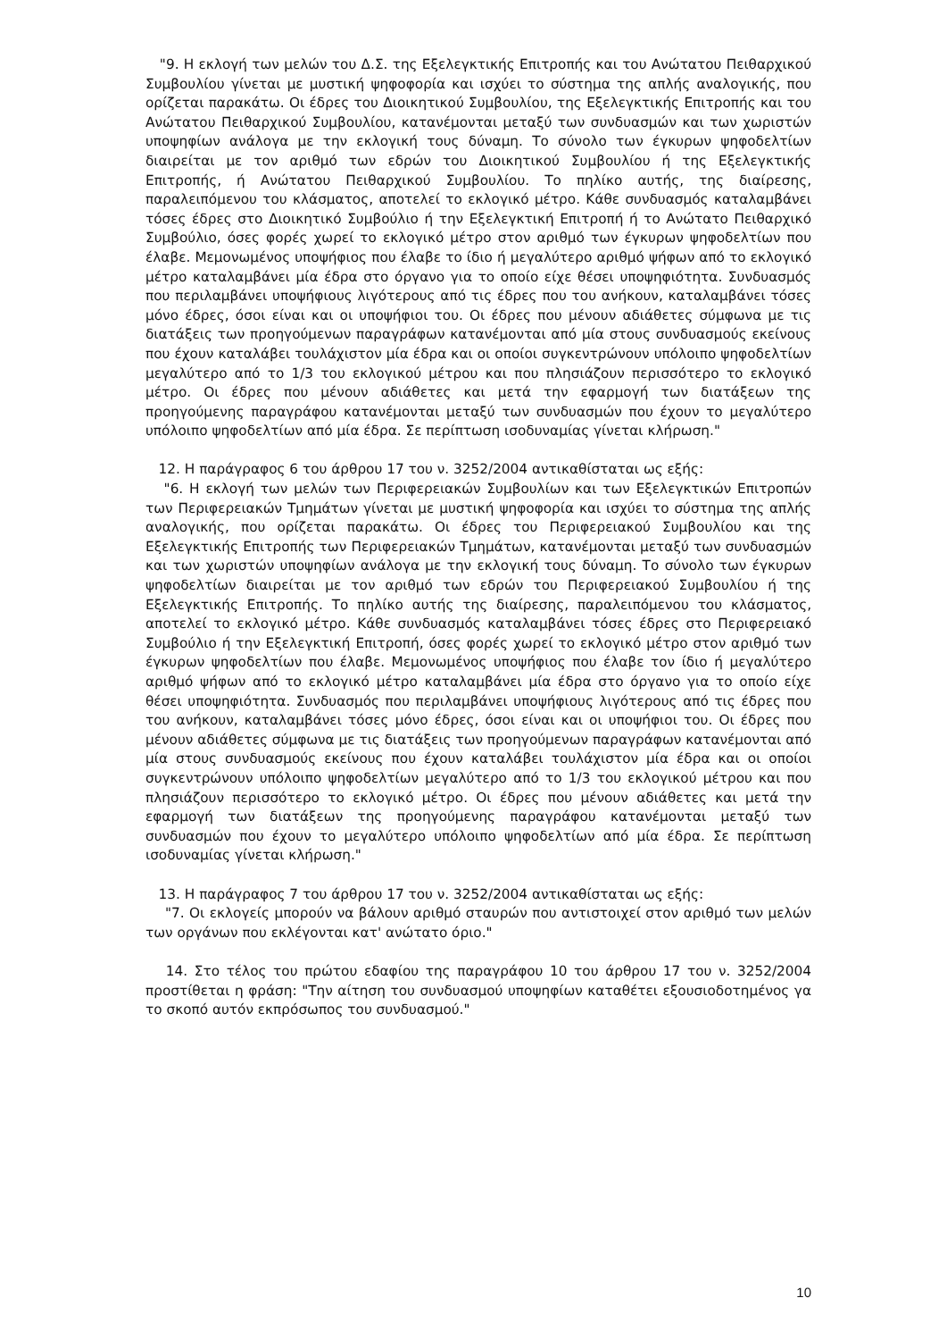"9. Η εκλογή των μελών του Δ.Σ. της Εξελεγκτικής Επιτροπής και του Ανώτατου Πειθαρχικού Συμβουλίου γίνεται με μυστική ψηφοφορία και ισχύει το σύστημα της απλής αναλογικής, που ορίζεται παρακάτω. Οι έδρες του Διοικητικού Συμβουλίου, της Εξελεγκτικής Επιτροπής και του Ανώτατου Πειθαρχικού Συμβουλίου, κατανέμονται μεταξύ των συνδυασμών και των χωριστών υποψηφίων ανάλογα με την εκλογική τους δύναμη. Το σύνολο των έγκυρων ψηφοδελτίων διαιρείται με τον αριθμό των εδρών του Διοικητικού Συμβουλίου ή της Εξελεγκτικής Επιτροπής, ή Ανώτατου Πειθαρχικού Συμβουλίου. Το πηλίκο αυτής, της διαίρεσης, παραλειπόμενου του κλάσματος, αποτελεί το εκλογικό μέτρο. Κάθε συνδυασμός καταλαμβάνει τόσες έδρες στο Διοικητικό Συμβούλιο ή την Εξελεγκτική Επιτροπή ή το Ανώτατο Πειθαρχικό Συμβούλιο, όσες φορές χωρεί το εκλογικό μέτρο στον αριθμό των έγκυρων ψηφοδελτίων που έλαβε. Μεμονωμένος υποψήφιος που έλαβε το ίδιο ή μεγαλύτερο αριθμό ψήφων από το εκλογικό μέτρο καταλαμβάνει μία έδρα στο όργανο για το οποίο είχε θέσει υποψηφιότητα. Συνδυασμός που περιλαμβάνει υποψήφιους λιγότερους από τις έδρες που του ανήκουν, καταλαμβάνει τόσες μόνο έδρες, όσοι είναι και οι υποψήφιοι του. Οι έδρες που μένουν αδιάθετες σύμφωνα με τις διατάξεις των προηγούμενων παραγράφων κατανέμονται από μία στους συνδυασμούς εκείνους που έχουν καταλάβει τουλάχιστον μία έδρα και οι οποίοι συγκεντρώνουν υπόλοιπο ψηφοδελτίων μεγαλύτερο από το 1/3 του εκλογικού μέτρου και που πλησιάζουν περισσότερο το εκλογικό μέτρο. Οι έδρες που μένουν αδιάθετες και μετά την εφαρμογή των διατάξεων της προηγούμενης παραγράφου κατανέμονται μεταξύ των συνδυασμών που έχουν το μεγαλύτερο υπόλοιπο ψηφοδελτίων από μία έδρα. Σε περίπτωση ισοδυναμίας γίνεται κλήρωση."
12. Η παράγραφος 6 του άρθρου 17 του ν. 3252/2004 αντικαθίσταται ως εξής:
"6. Η εκλογή των μελών των Περιφερειακών Συμβουλίων και των Εξελεγκτικών Επιτροπών των Περιφερειακών Τμημάτων γίνεται με μυστική ψηφοφορία και ισχύει το σύστημα της απλής αναλογικής, που ορίζεται παρακάτω. Οι έδρες του Περιφερειακού Συμβουλίου και της Εξελεγκτικής Επιτροπής των Περιφερειακών Τμημάτων, κατανέμονται μεταξύ των συνδυασμών και των χωριστών υποψηφίων ανάλογα με την εκλογική τους δύναμη. Το σύνολο των έγκυρων ψηφοδελτίων διαιρείται με τον αριθμό των εδρών του Περιφερειακού Συμβουλίου ή της Εξελεγκτικής Επιτροπής. Το πηλίκο αυτής της διαίρεσης, παραλειπόμενου του κλάσματος, αποτελεί το εκλογικό μέτρο. Κάθε συνδυασμός καταλαμβάνει τόσες έδρες στο Περιφερειακό Συμβούλιο ή την Εξελεγκτική Επιτροπή, όσες φορές χωρεί το εκλογικό μέτρο στον αριθμό των έγκυρων ψηφοδελτίων που έλαβε. Μεμονωμένος υποψήφιος που έλαβε τον ίδιο ή μεγαλύτερο αριθμό ψήφων από το εκλογικό μέτρο καταλαμβάνει μία έδρα στο όργανο για το οποίο είχε θέσει υποψηφιότητα. Συνδυασμός που περιλαμβάνει υποψήφιους λιγότερους από τις έδρες που του ανήκουν, καταλαμβάνει τόσες μόνο έδρες, όσοι είναι και οι υποψήφιοι του. Οι έδρες που μένουν αδιάθετες σύμφωνα με τις διατάξεις των προηγούμενων παραγράφων κατανέμονται από μία στους συνδυασμούς εκείνους που έχουν καταλάβει τουλάχιστον μία έδρα και οι οποίοι συγκεντρώνουν υπόλοιπο ψηφοδελτίων μεγαλύτερο από το 1/3 του εκλογικού μέτρου και που πλησιάζουν περισσότερο το εκλογικό μέτρο. Οι έδρες που μένουν αδιάθετες και μετά την εφαρμογή των διατάξεων της προηγούμενης παραγράφου κατανέμονται μεταξύ των συνδυασμών που έχουν το μεγαλύτερο υπόλοιπο ψηφοδελτίων από μία έδρα. Σε περίπτωση ισοδυναμίας γίνεται κλήρωση."
13. Η παράγραφος 7 του άρθρου 17 του ν. 3252/2004 αντικαθίσταται ως εξής:
"7. Οι εκλογείς μπορούν να βάλουν αριθμό σταυρών που αντιστοιχεί στον αριθμό των μελών των οργάνων που εκλέγονται κατ' ανώτατο όριο."
14. Στο τέλος του πρώτου εδαφίου της παραγράφου 10 του άρθρου 17 του ν. 3252/2004 προστίθεται η φράση: "Την αίτηση του συνδυασμού υποψηφίων καταθέτει εξουσιοδοτημένος γα το σκοπό αυτόν εκπρόσωπος του συνδυασμού."
10